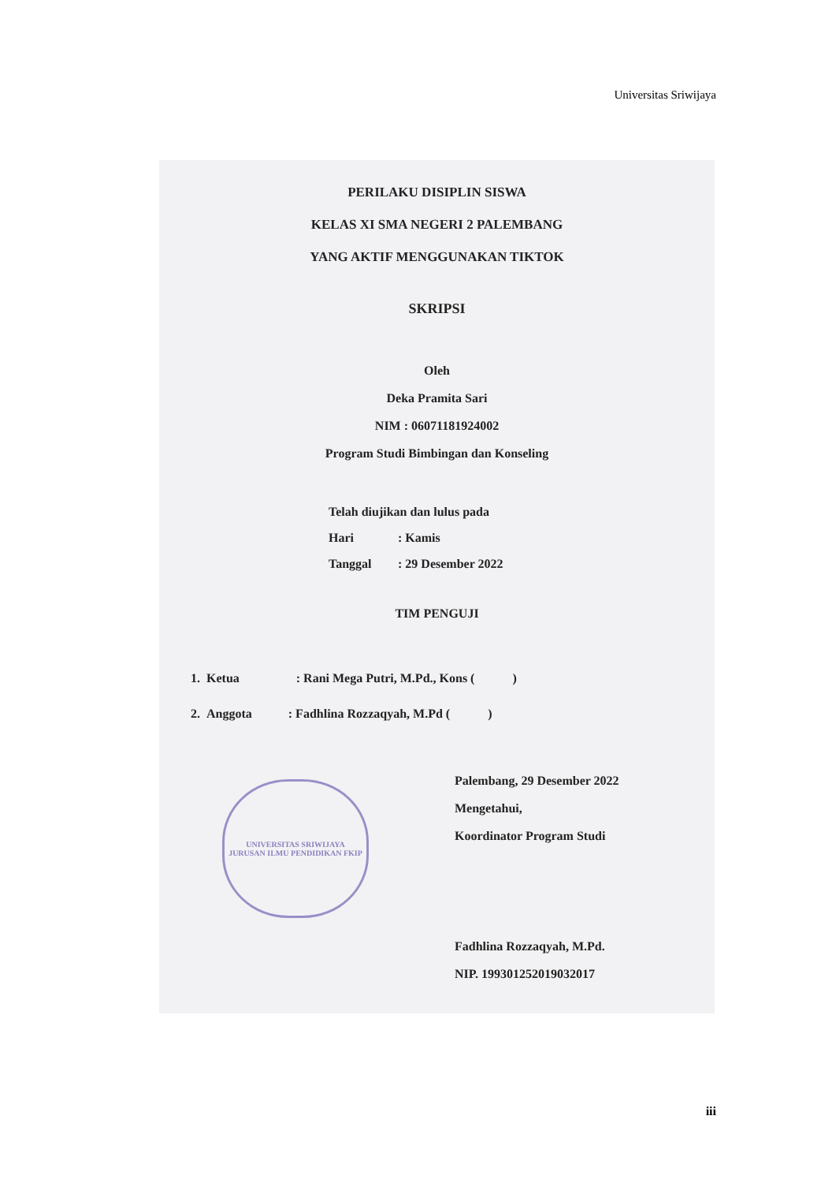Universitas Sriwijaya
PERILAKU DISIPLIN SISWA
KELAS XI SMA NEGERI 2 PALEMBANG
YANG AKTIF MENGGUNAKAN TIKTOK
SKRIPSI
Oleh
Deka Pramita Sari
NIM : 06071181924002
Program Studi Bimbingan dan Konseling
Telah diujikan dan lulus pada
Hari: Kamis
Tanggal: 29 Desember 2022
TIM PENGUJI
1. Ketua : Rani Mega Putri, M.Pd., Kons ( )
2. Anggota : Fadhlina Rozzaqyah, M.Pd ( )
Palembang, 29 Desember 2022
Mengetahui,
Koordinator Program Studi
Fadhlina Rozzaqyah, M.Pd.
NIP. 199301252019032017
UNIVERSITAS SRIWIJAYA
JURUSAN ILMU PENDIDIKAN FKIP
iii